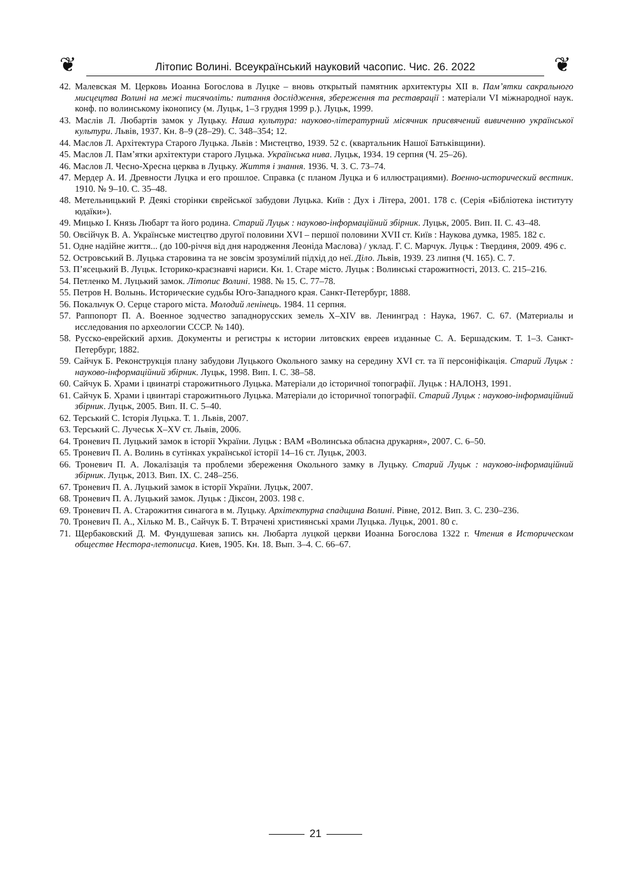❦ Літопис Волині. Всеукраїнський науковий часопис. Чис. 26. 2022 ❦
42. Малевская М. Церковь Иоанна Богослова в Луцке – вновь открытый памятник архитектуры XII в. Пам’ятки сакрального мисцецтва Волині на межі тисячоліть: питання дослідження, збереження та реставрації : матеріали VI міжнародної наук. конф. по волинському іконопису (м. Луцьк, 1–3 грудня 1999 р.). Луцьк, 1999.
43. Маслів Л. Любартів замок у Луцьку. Наша культура: науково-літературний місячник присвячений вивиченню української культури. Львів, 1937. Кн. 8–9 (28–29). С. 348–354; 12.
44. Маслов Л. Архітектура Старого Луцька. Львів : Мистецтво, 1939. 52 с. (квартальник Нашої Батьківщини).
45. Маслов Л. Пам’ятки архітектури старого Луцька. Українська нива. Луцьк, 1934. 19 серпня (Ч. 25–26).
46. Маслов Л. Чесно-Хресна церква в Луцьку. Життя і знання. 1936. Ч. 3. С. 73–74.
47. Мердер А. И. Древности Луцка и его прошлое. Справка (с планом Луцка и 6 иллюстрациями). Военно-исторический вестник. 1910. № 9–10. С. 35–48.
48. Метельницький Р. Деякі сторінки єврейської забудови Луцька. Київ : Дух і Літера, 2001. 178 с. (Серія «Бібліотека інституту юдаїки»).
49. Мицько І. Князь Любарт та його родина. Старий Луцьк : науково-інформаційний збірник. Луцьк, 2005. Вип. ІІ. С. 43–48.
50. Овсійчук В. А. Українське мистецтво другої половини XVI – першої половини XVII ст. Київ : Наукова думка, 1985. 182 с.
51. Одне надійне життя... (до 100-річчя від дня народження Леоніда Маслова) / уклад. Г. С. Марчук. Луцьк : Твердиня, 2009. 496 с.
52. Островський В. Луцька старовина та не зовсім зрозумілий підхід до неї. Діло. Львів, 1939. 23 липня (Ч. 165). С. 7.
53. П’ясецький В. Луцьк. Історико-краєзнавчі нариси. Кн. 1. Старе місто. Луцьк : Волинські старожитності, 2013. С. 215–216.
54. Петленко М. Луцький замок. Літопис Волині. 1988. № 15. С. 77–78.
55. Петров Н. Волынь. Исторические судьбы Юго-Западного края. Санкт-Петербург, 1888.
56. Покальчук О. Серце старого міста. Молодий ленінець. 1984. 11 серпня.
57. Раппопорт П. А. Военное зодчество западнорусских земель X–XIV вв. Ленинград : Наука, 1967. С. 67. (Материалы и исследования по археологии СССР. № 140).
58. Русско-еврейский архив. Документы и регистры к истории литовских евреев изданные С. А. Бершадским. Т. 1–3. Санкт-Петербург, 1882.
59. Сайчук Б. Реконструкція плану забудови Луцького Окольного замку на середину XVI ст. та її персоніфікація. Старий Луцьк : науково-інформаційний збірник. Луцьк, 1998. Вип. І. С. 38–58.
60. Сайчук Б. Храми і цвинатрі старожитнього Луцька. Матеріали до історичної топографії. Луцьк : НАЛОНЗ, 1991.
61. Сайчук Б. Храми і цвинтарі старожитнього Луцька. Матеріали до історичної топографії. Старий Луцьк : науково-інформаційний збірник. Луцьк, 2005. Вип. ІІ. С. 5–40.
62. Терський С. Історія Луцька. Т. 1. Львів, 2007.
63. Терський С. Лучеськ X–XV ст. Львів, 2006.
64. Троневич П. Луцький замок в історії України. Луцьк : ВАМ «Волинська обласна друкарня», 2007. С. 6–50.
65. Троневич П. А. Волинь в сутінках української історії 14–16 ст. Луцьк, 2003.
66. Троневич П. А. Локалізація та проблеми збереження Окольного замку в Луцьку. Старий Луцьк : науково-інформаційний збірник. Луцьк, 2013. Вип. IX. С. 248–256.
67. Троневич П. А. Луцький замок в історії України. Луцьк, 2007.
68. Троневич П. А. Луцький замок. Луцьк : Діксон, 2003. 198 с.
69. Троневич П. А. Старожитня синагога в м. Луцьку. Архітектурна спадщина Волині. Рівне, 2012. Вип. 3. С. 230–236.
70. Троневич П. А., Хілько М. В., Сайчук Б. Т. Втрачені християнські храми Луцька. Луцьк, 2001. 80 с.
71. Щербаковский Д. М. Фундушевая запись кн. Любарта луцкой церкви Иоанна Богослова 1322 г. Чтения в Историческом обществе Нестора-летописца. Киев, 1905. Кн. 18. Вып. 3–4. С. 66–67.
21